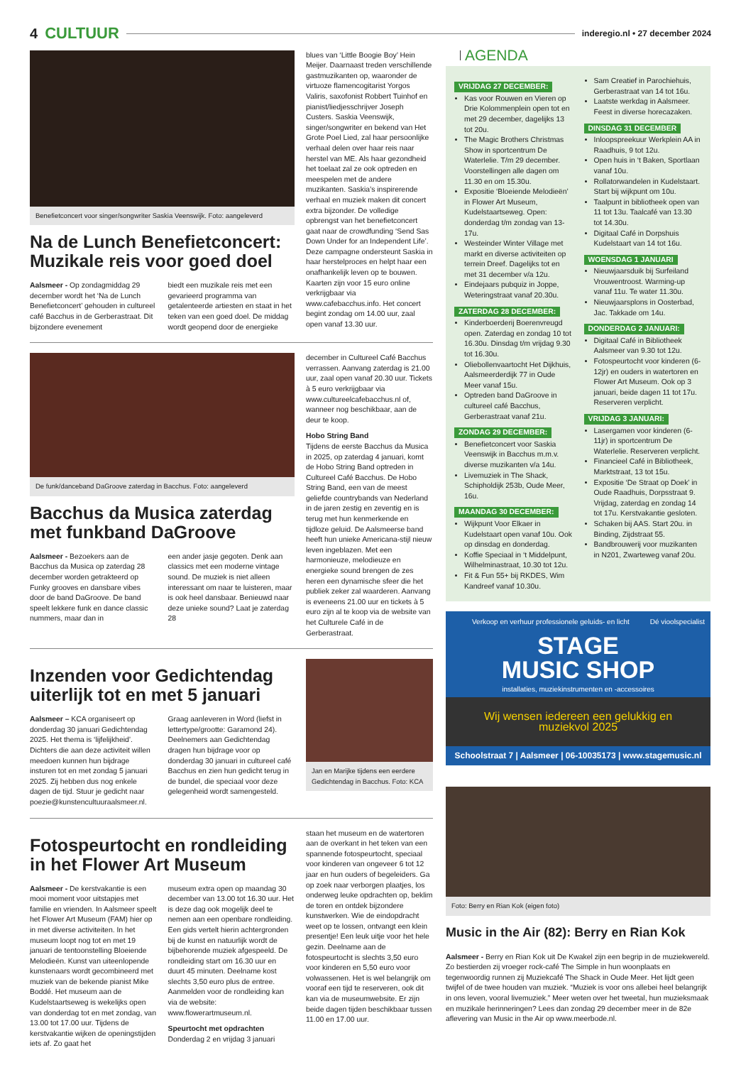4 CULTUUR inderegio.nl • 27 december 2024
Benefietconcert voor singer/songwriter Saskia Veenswijk. Foto: aangeleverd
Na de Lunch Benefietconcert: Muzikale reis voor goed doel
Aalsmeer - Op zondagmiddag 29 december wordt het ‘Na de Lunch Benefietconcert’ gehouden in cultureel café Bacchus in de Gerberastraat. Dit bijzondere evenement
biedt een muzikale reis met een gevarieerd programma van getalenteerde artiesten en staat in het teken van een goed doel. De middag wordt geopend door de energieke
blues van ‘Little Boogie Boy’ Hein Meijer. Daarnaast treden verschillende gastmuzikanten op, waaronder de virtuoze flamencogitarist Yorgos Valiris, saxofonist Robbert Tuinhof en pianist/liedjesschrijver Joseph Custers. Saskia Veenswijk, singer/songwriter en bekend van Het Grote Poel Lied, zal haar persoonlijke verhaal delen over haar reis naar herstel van ME. Als haar gezondheid het toelaat zal ze ook optreden en meespelen met de andere muzikanten. Saskia’s inspirerende verhaal en muziek maken dit concert extra bijzonder. De volledige opbrengst van het benefietconcert gaat naar de crowdfunding ‘Send Sas Down Under for an Independent Life’. Deze campagne ondersteunt Saskia in haar herstelproces en helpt haar een onafhankelijk leven op te bouwen. Kaarten zijn voor 15 euro online verkrijgbaar via www.cafebacchus.info. Het concert begint zondag om 14.00 uur, zaal open vanaf 13.30 uur.
De funk/danceband DaGroove zaterdag in Bacchus. Foto: aangeleverd
Bacchus da Musica zaterdag met funkband DaGroove
Aalsmeer - Bezoekers aan de Bacchus da Musica op zaterdag 28 december worden getrakteerd op Funky grooves en dansbare vibes door de band DaGroove. De band speelt lekkere funk en dance classic nummers, maar dan in
een ander jasje gegoten. Denk aan classics met een moderne vintage sound. De muziek is niet alleen interessant om naar te luisteren, maar is ook heel dansbaar. Benieuwd naar deze unieke sound? Laat je zaterdag 28
december in Cultureel Café Bacchus verrassen. Aanvang zaterdag is 21.00 uur, zaal open vanaf 20.30 uur. Tickets à 5 euro verkrijgbaar via www.cultureelcafebacchus.nl of, wanneer nog beschikbaar, aan de deur te koop.
Hobo String Band
Tijdens de eerste Bacchus da Musica in 2025, op zaterdag 4 januari, komt de Hobo String Band optreden in Cultureel Café Bacchus. De Hobo String Band, een van de meest geliefde countrybands van Nederland in de jaren zestig en zeventig en is terug met hun kenmerkende en tijdloze geluid. De Aalsmeerse band heeft hun unieke Americana-stijl nieuw leven ingeblazen. Met een harmonieuze, melodieuze en energieke sound brengen de zes heren een dynamische sfeer die het publiek zeker zal waarderen. Aanvang is eveneens 21.00 uur en tickets à 5 euro zijn al te koop via de website van het Culturele Café in de Gerberastraat.
Inzenden voor Gedichtendag uiterlijk tot en met 5 januari
Aalsmeer – KCA organiseert op donderdag 30 januari Gedichtendag 2025. Het thema is ‘lijfelijkheid’. Dichters die aan deze activiteit willen meedoen kunnen hun bijdrage insturen tot en met zondag 5 januari 2025. Zij hebben dus nog enkele dagen de tijd. Stuur je gedicht naar poezie@kunstencultuuraalsmeer.nl.
Graag aanleveren in Word (liefst in lettertype/grootte: Garamond 24). Deelnemers aan Gedichtendag dragen hun bijdrage voor op donderdag 30 januari in cultureel café Bacchus en zien hun gedicht terug in de bundel, die speciaal voor deze gelegenheid wordt samengesteld.
Jan en Marijke tijdens een eerdere Gedichtendag in Bacchus. Foto: KCA
Fotospeurtocht en rondleiding in het Flower Art Museum
Aalsmeer - De kerstvakantie is een mooi moment voor uitstapjes met familie en vrienden. In Aalsmeer speelt het Flower Art Museum (FAM) hier op in met diverse activiteiten. In het museum loopt nog tot en met 19 januari de tentoonstelling Bloeiende Melodieën. Kunst van uiteenlopende kunstenaars wordt gecombineerd met muziek van de bekende pianist Mike Boddé. Het museum aan de Kudelstaartseweg is wekelijks open van donderdag tot en met zondag, van 13.00 tot 17.00 uur. Tijdens de kerstvakantie wijken de openingstijden iets af. Zo gaat het
museum extra open op maandag 30 december van 13.00 tot 16.30 uur. Het is deze dag ook mogelijk deel te nemen aan een openbare rondleiding. Een gids vertelt hierin achtergronden bij de kunst en natuurlijk wordt de bijbehorende muziek afgespeeld. De rondleiding start om 16.30 uur en duurt 45 minuten. Deelname kost slechts 3,50 euro plus de entree. Aanmelden voor de rondleiding kan via de website: www.flowerartmuseum.nl.
Speurtocht met opdrachten
Donderdag 2 en vrijdag 3 januari
staan het museum en de watertoren aan de overkant in het teken van een spannende fotospeurtocht, speciaal voor kinderen van ongeveer 6 tot 12 jaar en hun ouders of begeleiders. Ga op zoek naar verborgen plaatjes, los onderweg leuke opdrachten op, beklim de toren en ontdek bijzondere kunstwerken. Wie de eindopdracht weet op te lossen, ontvangt een klein presentje! Een leuk uitje voor het hele gezin. Deelname aan de fotospeurtocht is slechts 3,50 euro voor kinderen en 5,50 euro voor volwassenen. Het is wel belangrijk om vooraf een tijd te reserveren, ook dit kan via de museumwebsite. Er zijn beide dagen tijden beschikbaar tussen 11.00 en 17.00 uur.
AGENDA
VRIJDAG 27 DECEMBER:
Kas voor Rouwen en Vieren op Drie Kolommenplein open tot en met 29 december, dagelijks 13 tot 20u.
The Magic Brothers Christmas Show in sportcentrum De Waterlelie. T/m 29 december. Voorstellingen alle dagen om 11.30 en om 15.30u.
Expositie ‘Bloeiende Melodieën’ in Flower Art Museum, Kudelstaartseweg. Open: donderdag t/m zondag van 13-17u.
Westeinder Winter Village met markt en diverse activiteiten op terrein Dreef. Dagelijks tot en met 31 december v/a 12u.
Eindejaars pubquiz in Joppe, Weteringstraat vanaf 20.30u.
ZATERDAG 28 DECEMBER:
Kinderboerderij Boerenvreugd open. Zaterdag en zondag 10 tot 16.30u. Dinsdag t/m vrijdag 9.30 tot 16.30u.
Oliebollenvaartocht Het Dijkhuis, Aalsmeerderdijk 77 in Oude Meer vanaf 15u.
Optreden band DaGroove in cultureel café Bacchus, Gerberastraat vanaf 21u.
ZONDAG 29 DECEMBER:
Benefietconcert voor Saskia Veenswijk in Bacchus m.m.v. diverse muzikanten v/a 14u.
Livemuziek in The Shack, Schipholdijk 253b, Oude Meer, 16u.
MAANDAG 30 DECEMBER:
Wijkpunt Voor Elkaer in Kudelstaart open vanaf 10u. Ook op dinsdag en donderdag.
Koffie Speciaal in ‘t Middelpunt, Wilhelminastraat, 10.30 tot 12u.
Fit & Fun 55+ bij RKDES, Wim Kandreef vanaf 10.30u.
Sam Creatief in Parochiehuis, Gerberastraat van 14 tot 16u.
Laatste werkdag in Aalsmeer. Feest in diverse horecazaken.
DINSDAG 31 DECEMBER
Inloopspreekuur Werkplein AA in Raadhuis, 9 tot 12u.
Open huis in ‘t Baken, Sportlaan vanaf 10u.
Rollatorwandelen in Kudelstaart. Start bij wijkpunt om 10u.
Taalpunt in bibliotheek open van 11 tot 13u. Taalcafé van 13.30 tot 14.30u.
Digitaal Café in Dorpshuis Kudelstaart van 14 tot 16u.
WOENSDAG 1 JANUARI
Nieuwjaarsduik bij Surfeiland Vrouwentroost. Warming-up vanaf 11u. Te water 11.30u.
Nieuwjaarsplons in Oosterbad, Jac. Takkade om 14u.
DONDERDAG 2 JANUARI:
Digitaal Café in Bibliotheek Aalsmeer van 9.30 tot 12u.
Fotospeurtocht voor kinderen (6-12jr) en ouders in watertoren en Flower Art Museum. Ook op 3 januari, beide dagen 11 tot 17u. Reserveren verplicht.
VRIJDAG 3 JANUARI:
Lasergamen voor kinderen (6-11jr) in sportcentrum De Waterlelie. Reserveren verplicht.
Financieel Café in Bibliotheek, Marktstraat, 13 tot 15u.
Expositie ‘De Straat op Doek’ in Oude Raadhuis, Dorpsstraat 9. Vrijdag, zaterdag en zondag 14 tot 17u. Kerstvakantie gesloten.
Schaken bij AAS. Start 20u. in Binding, Zijdstraat 55.
Bandbrouwerij voor muzikanten in N201, Zwarteweg vanaf 20u.
Verkoop en verhuur professionele geluids- en licht Dé vioolspecialist
STAGE
MUSIC SHOP
installaties, muziekinstrumenten en -accessoires
Wij wensen iedereen een gelukkig en muziekvol 2025
Schoolstraat 7 | Aalsmeer | 06-10035173 | www.stagemusic.nl
Foto: Berry en Rian Kok (eigen foto)
Music in the Air (82): Berry en Rian Kok
Aalsmeer - Berry en Rian Kok uit De Kwakel zijn een begrip in de muziekwereld. Zo bestierden zij vroeger rock-café The Simple in hun woonplaats en tegenwoordig runnen zij Muziekcafé The Shack in Oude Meer. Het lijdt geen twijfel of de twee houden van muziek. “Muziek is voor ons allebei heel belangrijk in ons leven, vooral livemuziek.” Meer weten over het tweetal, hun muzieksmaak en muzikale herinneringen? Lees dan zondag 29 december meer in de 82e aflevering van Music in the Air op www.meerbode.nl.